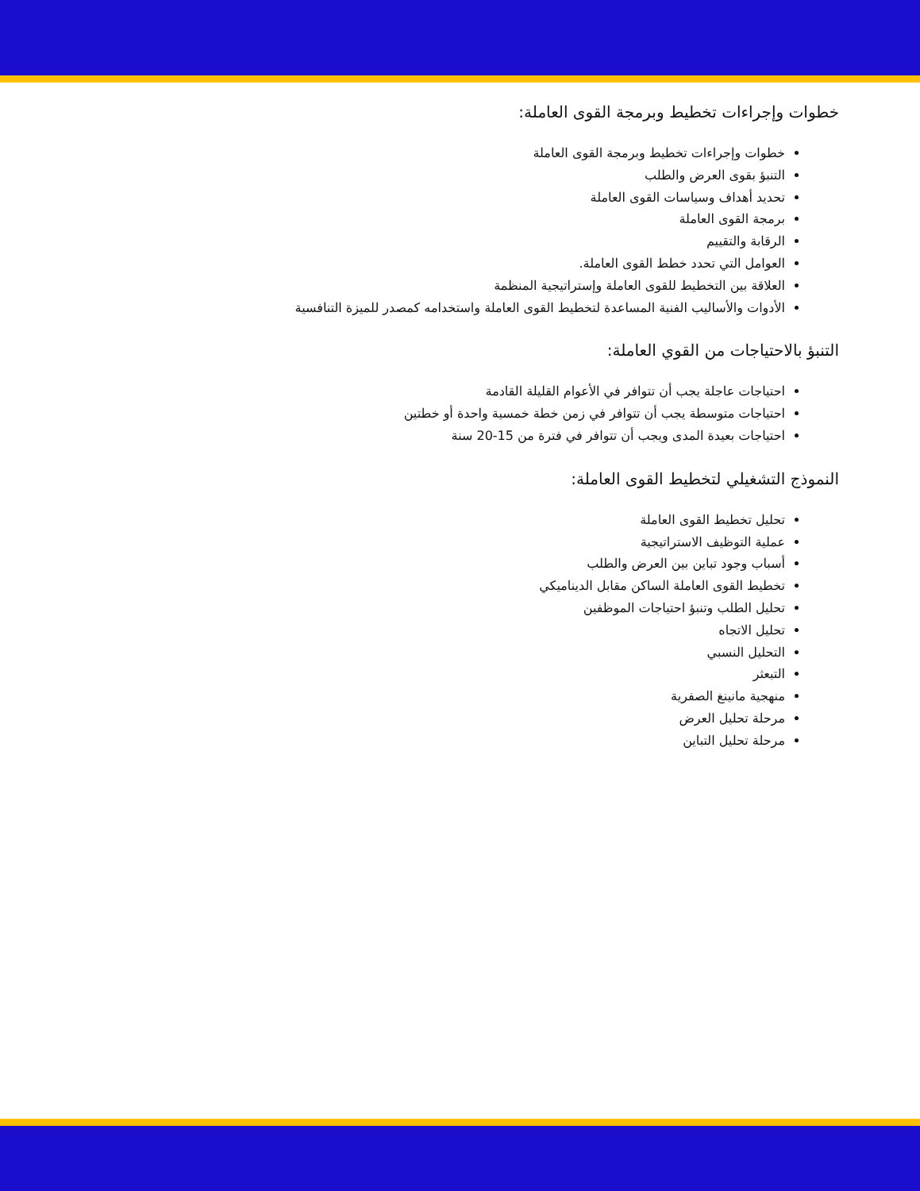خطوات وإجراءات تخطيط وبرمجة القوى العاملة:
خطوات وإجراءات تخطيط وبرمجة القوى العاملة
التنبؤ بقوى العرض والطلب
تحديد أهداف وسياسات القوى العاملة
برمجة القوى العاملة
الرقابة والتقييم
العوامل التي تحدد خطط القوى العاملة.
العلاقة بين التخطيط للقوى العاملة وإستراتيجية المنظمة
الأدوات والأساليب الفنية المساعدة لتخطيط القوى العاملة واستخدامه كمصدر للميزة التنافسية
التنبؤ بالاحتياجات من القوي العاملة:
احتياجات عاجلة يجب أن تتوافر في الأعوام القليلة القادمة
احتياجات متوسطة يجب أن تتوافر في زمن خطة خمسية واحدة أو خطتين
احتياجات بعيدة المدى ويجب أن تتوافر في فترة من 15-20 سنة
النموذج التشغيلي لتخطيط القوى العاملة:
تحليل تخطيط القوى العاملة
عملية التوظيف الاستراتيجية
أسباب وجود تباين بين العرض والطلب
تخطيط القوى العاملة الساكن مقابل الديناميكي
تحليل الطلب وتنبؤ احتياجات الموظفين
تحليل الاتجاه
التحليل النسبي
التبعثر
منهجية مانينغ الصفرية
مرحلة تحليل العرض
مرحلة تحليل التباين